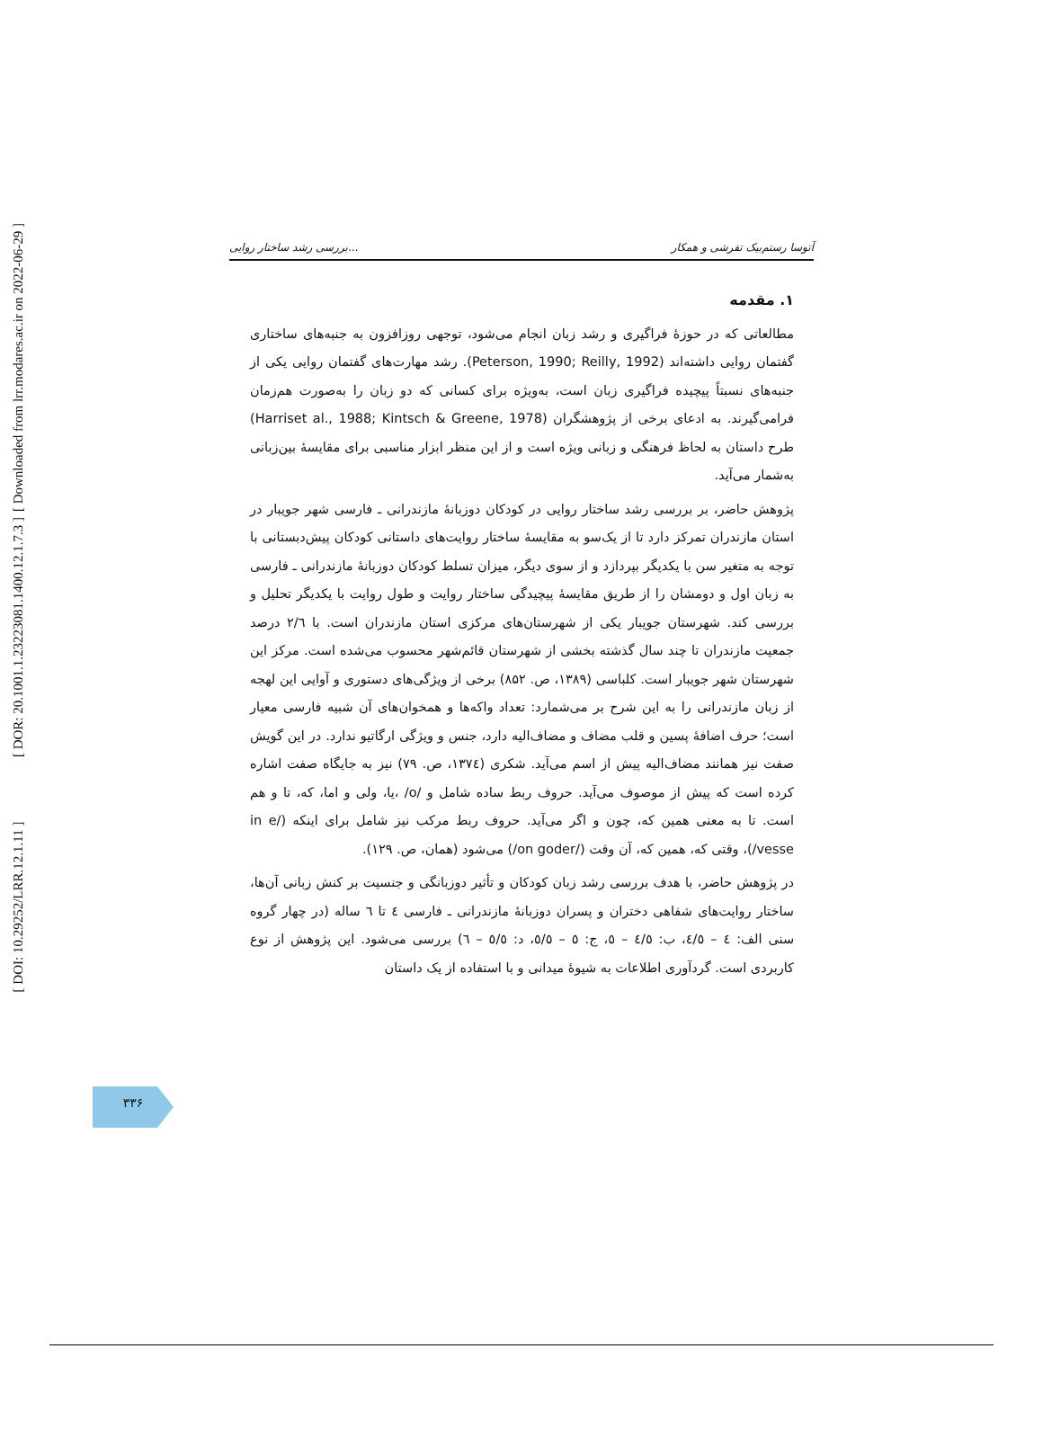[ Downloaded from lrr.modares.ac.ir on 2022-06-29 ]
[ DOR: 20.1001.1.23223081.1400.12.1.7.3 ]
[ DOI: 10.29252/LRR.12.1.11 ]
بررسی رشد ساختار روایی... آتوسا رستم‌بیک تفرشی و همکار
۱. مقدمه
مطالعاتی که در حوزهٔ فراگیری و رشد زبان انجام می‌شود، توجهی روزافزون به جنبه‌های ساختاری گفتمان روایی داشته‌اند (Peterson, 1990; Reilly, 1992). رشد مهارت‌های گفتمان روایی یکی از جنبه‌های نسبتاً پیچیده فراگیری زبان است، به‌ویژه برای کسانی که دو زبان را به‌صورت هم‌زمان فرامی‌گیرند. به ادعای برخی از پژوهشگران (Harriset al., 1988; Kintsch & Greene, 1978) طرح داستان به لحاظ فرهنگی و زبانی ویژه است و از این منظر ابزار مناسبی برای مقایسهٔ بین‌زبانی به‌شمار می‌آید.
پژوهش حاضر، بر بررسی رشد ساختار روایی در کودکان دوزبانهٔ مازندرانی ـ فارسی شهر جویبار در استان مازندران تمرکز دارد تا از یک‌سو به مقایسهٔ ساختار روایت‌های داستانی کودکان پیش‌دبستانی با توجه به متغیر سن با یکدیگر بپردازد و از سوی دیگر، میزان تسلط کودکان دوزبانهٔ مازندرانی ـ فارسی به زبان اول و دومشان را از طریق مقایسهٔ پیچیدگی ساختار روایت و طول روایت با یکدیگر تحلیل و بررسی کند. شهرستان جویبار یکی از شهرستان‌های مرکزی استان مازندران است. با ۲/٦ درصد جمعیت مازندران تا چند سال گذشته بخشی از شهرستان قائم‌شهر محسوب می‌شده است. مرکز این شهرستان شهر جویبار است. کلباسی (۱۳۸۹، ص. ۸۵۲) برخی از ویژگی‌های دستوری و آوایی این لهجه از زبان مازندرانی را به این شرح بر می‌شمارد: تعداد واکه‌ها و همخوان‌های آن شبیه فارسی معیار است؛ حرف اضافهٔ پسین و قلب مضاف و مضاف‌الیه دارد، جنس و ویژگی ارگاتیو ندارد. در این گویش صفت نیز همانند مضاف‌الیه پیش از اسم می‌آید. شکری (۱۳۷٤، ص. ۷۹) نیز به جایگاه صفت اشاره کرده است که پیش از موصوف می‌آید. حروف ربط ساده شامل و /o/ ،یا، ولی و اما، که، تا و هم است. تا به معنی همین که، چون و اگر می‌آید. حروف ربط مرکب نیز شامل برای اینکه (/in e vesse/)، وقتی که، همین که، آن وقت (/on goder/) می‌شود (همان، ص. ۱۲۹).
در پژوهش حاضر، با هدف بررسی رشد زبان کودکان و تأثیر دوزبانگی و جنسیت بر کنش زبانی آن‌ها، ساختار روایت‌های شفاهی دختران و پسران دوزبانهٔ مازندرانی ـ فارسی ٤ تا ٦ ساله (در چهار گروه سنی الف: ٤ – ٤/٥، ب: ٤/٥ – ٥، ج: ٥ – ٥/٥، د: ٥/٥ – ٦) بررسی می‌شود. این پژوهش از نوع کاربردی است. گردآوری اطلاعات به شیوهٔ میدانی و با استفاده از یک داستان
۳۳۶